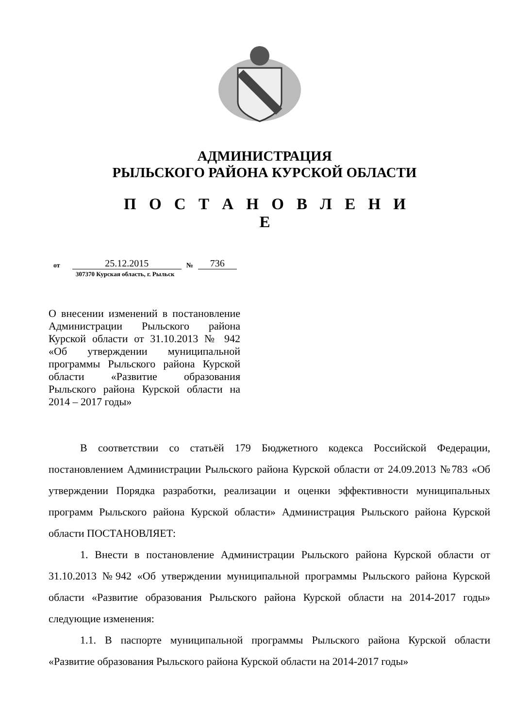АДМИНИСТРАЦИЯ
РЫЛЬСКОГО РАЙОНА КУРСКОЙ ОБЛАСТИ
П О С Т А Н О В Л Е Н И Е
от 25.12.2015 № 736
307370 Курская область, г. Рыльск
О внесении изменений в постановление Администрации Рыльского района Курской области от 31.10.2013 № 942 «Об утверждении муниципальной программы Рыльского района Курской области «Развитие образования Рыльского района Курской области на 2014 – 2017 годы»
В соответствии со статьёй 179 Бюджетного кодекса Российской Федерации, постановлением Администрации Рыльского района Курской области от 24.09.2013 №783 «Об утверждении Порядка разработки, реализации и оценки эффективности муниципальных программ Рыльского района Курской области» Администрация Рыльского района Курской области ПОСТАНОВЛЯЕТ:
1. Внести в постановление Администрации Рыльского района Курской области от 31.10.2013 №942 «Об утверждении муниципальной программы Рыльского района Курской области «Развитие образования Рыльского района Курской области на 2014-2017 годы» следующие изменения:
1.1. В паспорте муниципальной программы Рыльского района Курской области «Развитие образования Рыльского района Курской области на 2014-2017 годы»